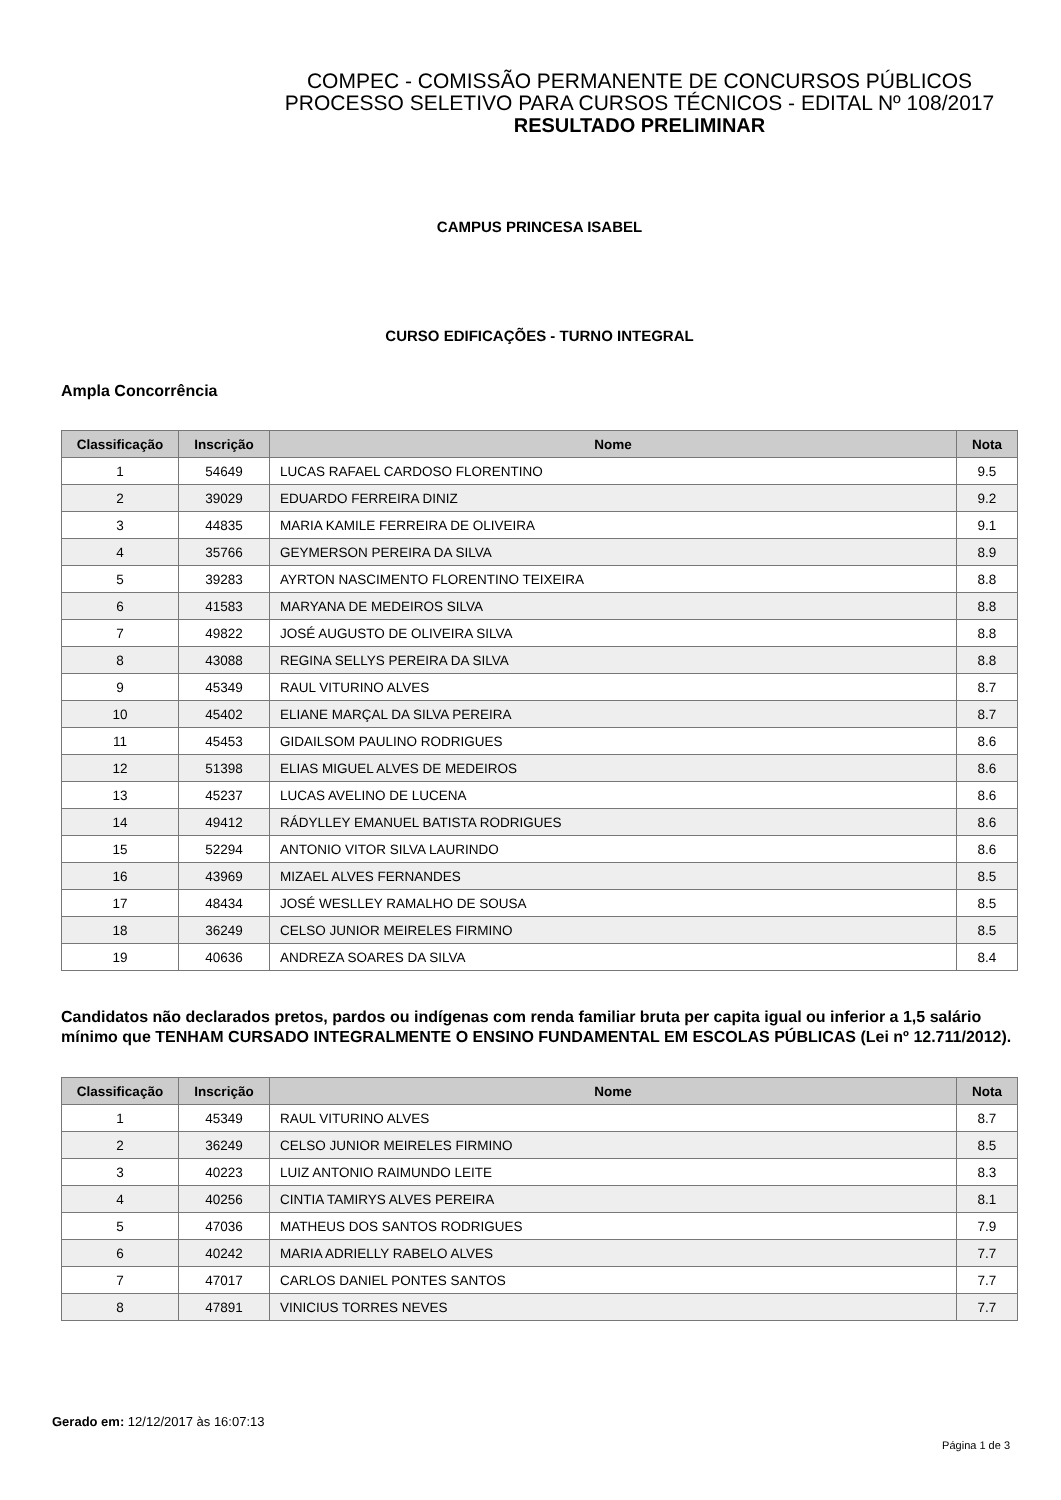COMPEC - COMISSÃO PERMANENTE DE CONCURSOS PÚBLICOS
PROCESSO SELETIVO PARA CURSOS TÉCNICOS - EDITAL Nº 108/2017
RESULTADO PRELIMINAR
CAMPUS PRINCESA ISABEL
CURSO EDIFICAÇÕES - TURNO INTEGRAL
Ampla Concorrência
| Classificação | Inscrição | Nome | Nota |
| --- | --- | --- | --- |
| 1 | 54649 | LUCAS RAFAEL CARDOSO FLORENTINO | 9.5 |
| 2 | 39029 | EDUARDO FERREIRA DINIZ | 9.2 |
| 3 | 44835 | MARIA KAMILE FERREIRA DE OLIVEIRA | 9.1 |
| 4 | 35766 | GEYMERSON PEREIRA DA SILVA | 8.9 |
| 5 | 39283 | AYRTON NASCIMENTO FLORENTINO TEIXEIRA | 8.8 |
| 6 | 41583 | MARYANA DE MEDEIROS SILVA | 8.8 |
| 7 | 49822 | JOSÉ AUGUSTO DE OLIVEIRA SILVA | 8.8 |
| 8 | 43088 | REGINA SELLYS PEREIRA DA SILVA | 8.8 |
| 9 | 45349 | RAUL VITURINO ALVES | 8.7 |
| 10 | 45402 | ELIANE MARÇAL DA SILVA PEREIRA | 8.7 |
| 11 | 45453 | GIDAILSOM PAULINO RODRIGUES | 8.6 |
| 12 | 51398 | ELIAS MIGUEL ALVES DE MEDEIROS | 8.6 |
| 13 | 45237 | LUCAS AVELINO DE LUCENA | 8.6 |
| 14 | 49412 | RÁDYLLEY EMANUEL BATISTA RODRIGUES | 8.6 |
| 15 | 52294 | ANTONIO VITOR SILVA LAURINDO | 8.6 |
| 16 | 43969 | MIZAEL ALVES FERNANDES | 8.5 |
| 17 | 48434 | JOSÉ WESLLEY RAMALHO DE SOUSA | 8.5 |
| 18 | 36249 | CELSO JUNIOR MEIRELES FIRMINO | 8.5 |
| 19 | 40636 | ANDREZA SOARES DA SILVA | 8.4 |
Candidatos não declarados pretos, pardos ou indígenas com renda familiar bruta per capita igual ou inferior a 1,5 salário mínimo que TENHAM CURSADO INTEGRALMENTE O ENSINO FUNDAMENTAL EM ESCOLAS PÚBLICAS (Lei nº 12.711/2012).
| Classificação | Inscrição | Nome | Nota |
| --- | --- | --- | --- |
| 1 | 45349 | RAUL VITURINO ALVES | 8.7 |
| 2 | 36249 | CELSO JUNIOR MEIRELES FIRMINO | 8.5 |
| 3 | 40223 | LUIZ ANTONIO RAIMUNDO LEITE | 8.3 |
| 4 | 40256 | CINTIA TAMIRYS ALVES PEREIRA | 8.1 |
| 5 | 47036 | MATHEUS DOS SANTOS RODRIGUES | 7.9 |
| 6 | 40242 | MARIA ADRIELLY RABELO ALVES | 7.7 |
| 7 | 47017 | CARLOS DANIEL PONTES SANTOS | 7.7 |
| 8 | 47891 | VINICIUS TORRES NEVES | 7.7 |
Gerado em: 12/12/2017 às 16:07:13
Página 1 de 3